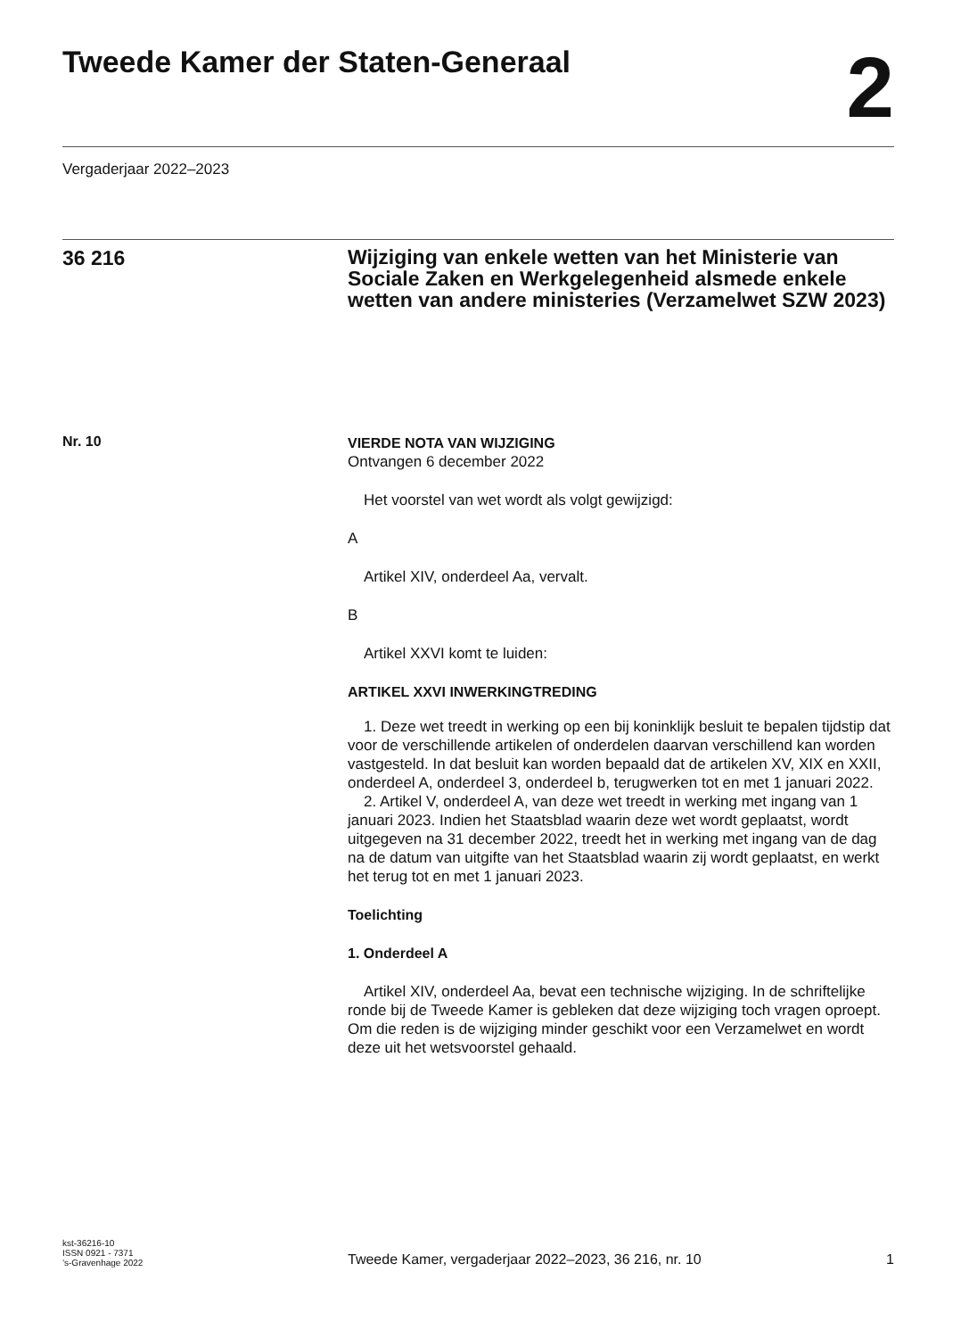Tweede Kamer der Staten-Generaal
2
Vergaderjaar 2022–2023
36 216
Wijziging van enkele wetten van het Ministerie van Sociale Zaken en Werkgelegenheid alsmede enkele wetten van andere ministeries (Verzamelwet SZW 2023)
Nr. 10
VIERDE NOTA VAN WIJZIGING
Ontvangen 6 december 2022
Het voorstel van wet wordt als volgt gewijzigd:
A
Artikel XIV, onderdeel Aa, vervalt.
B
Artikel XXVI komt te luiden:
ARTIKEL XXVI INWERKINGTREDING
1. Deze wet treedt in werking op een bij koninklijk besluit te bepalen tijdstip dat voor de verschillende artikelen of onderdelen daarvan verschillend kan worden vastgesteld. In dat besluit kan worden bepaald dat de artikelen XV, XIX en XXII, onderdeel A, onderdeel 3, onderdeel b, terugwerken tot en met 1 januari 2022.
2. Artikel V, onderdeel A, van deze wet treedt in werking met ingang van 1 januari 2023. Indien het Staatsblad waarin deze wet wordt geplaatst, wordt uitgegeven na 31 december 2022, treedt het in werking met ingang van de dag na de datum van uitgifte van het Staatsblad waarin zij wordt geplaatst, en werkt het terug tot en met 1 januari 2023.
Toelichting
1. Onderdeel A
Artikel XIV, onderdeel Aa, bevat een technische wijziging. In de schriftelijke ronde bij de Tweede Kamer is gebleken dat deze wijziging toch vragen oproept. Om die reden is de wijziging minder geschikt voor een Verzamelwet en wordt deze uit het wetsvoorstel gehaald.
kst-36216-10
ISSN 0921 - 7371
’s-Gravenhage 2022
Tweede Kamer, vergaderjaar 2022–2023, 36 216, nr. 10
1